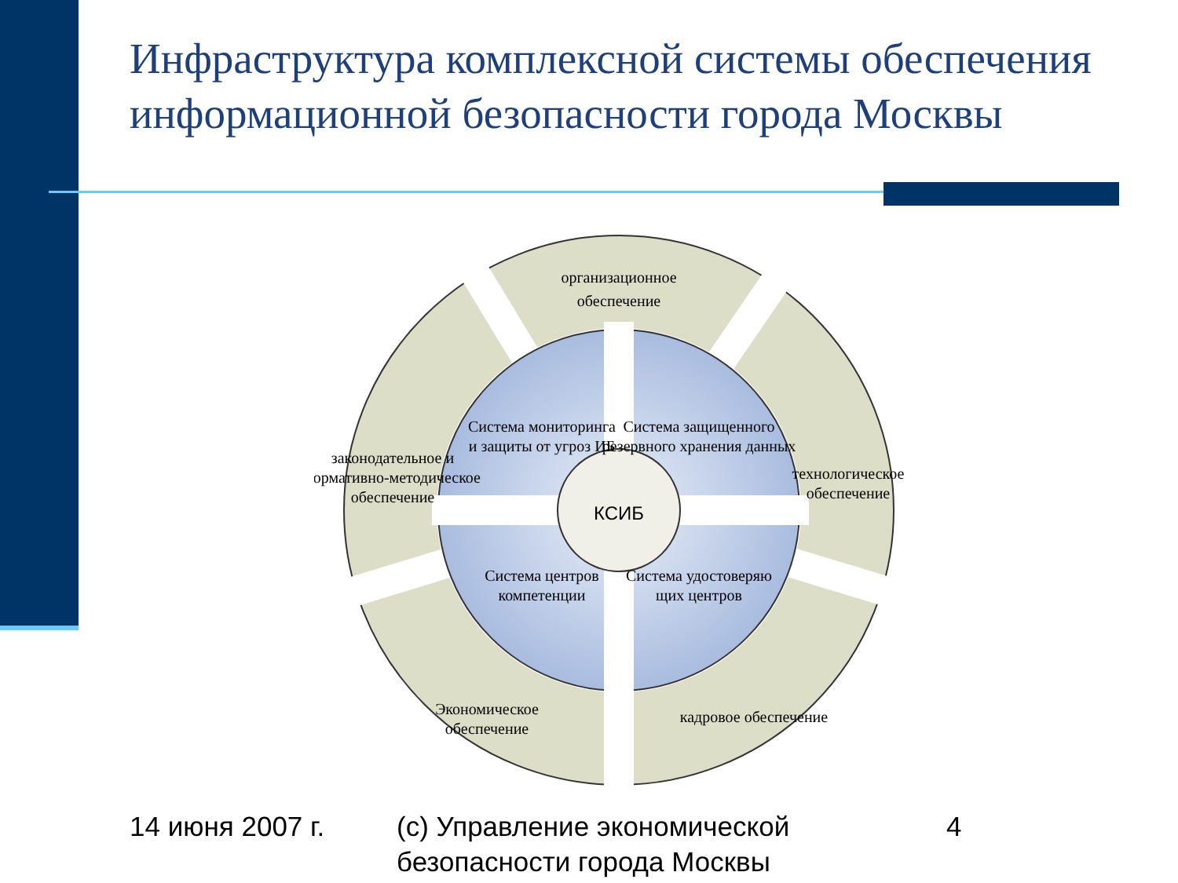Инфраструктура комплексной системы обеспечения информационной безопасности города Москвы
КСИБ
организационное
обеспечение
Система мониторинга
и защиты от угроз ИБ
Система защищенного
резервного хранения данных
Система центров
компетенции
Система удостоверяю
щих центров
законодательное и
нормативно-методическое
обеспечение
технологическое
обеспечение
Экономическое
обеспечение
кадровое обеспечение
14 июня 2007 г. (с) Управление экономической
безопасности города Москвы
4